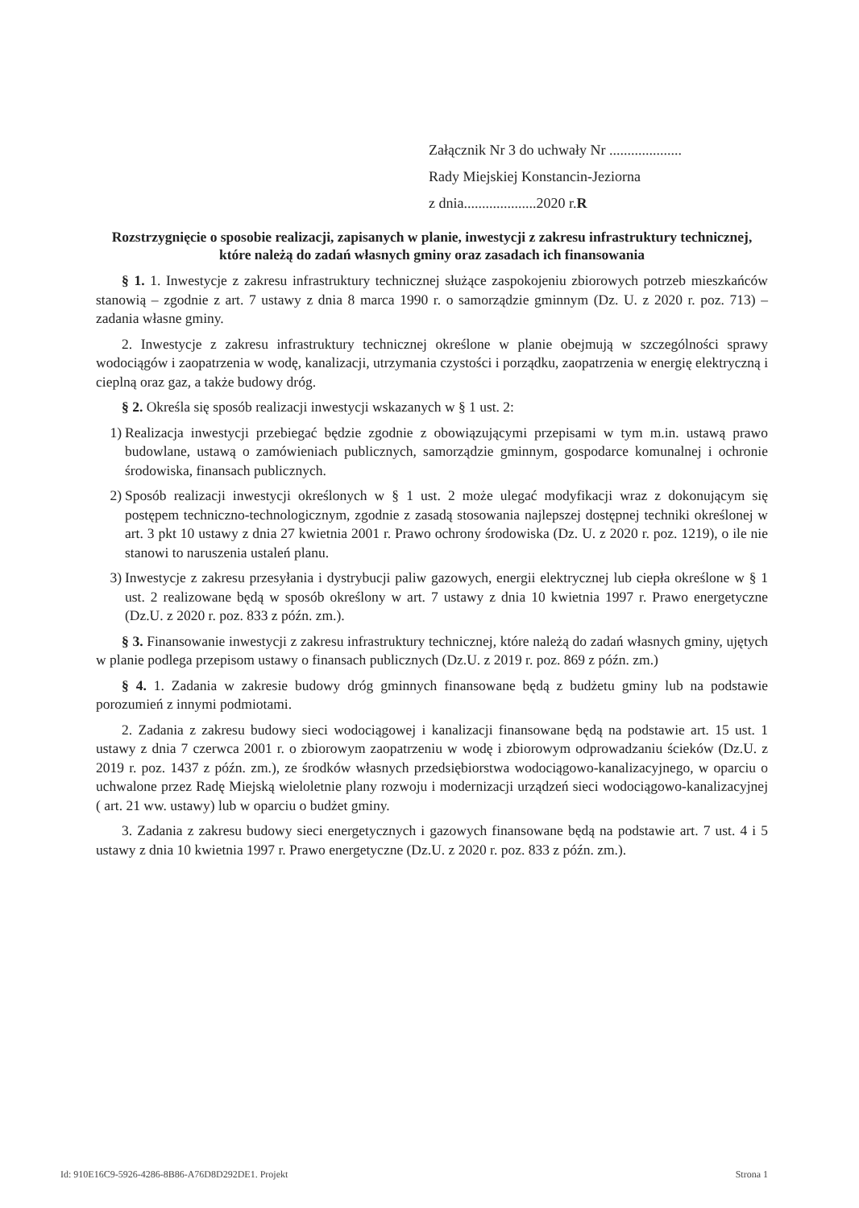Załącznik Nr 3 do uchwały Nr ....................
Rady Miejskiej Konstancin-Jeziorna
z dnia....................2020 r.R
Rozstrzygnięcie o sposobie realizacji, zapisanych w planie, inwestycji z zakresu infrastruktury technicznej, które należą do zadań własnych gminy oraz zasadach ich finansowania
§ 1. 1. Inwestycje z zakresu infrastruktury technicznej służące zaspokojeniu zbiorowych potrzeb mieszkańców stanowią – zgodnie z art. 7 ustawy z dnia 8 marca 1990 r. o samorządzie gminnym (Dz. U. z 2020 r. poz. 713) – zadania własne gminy.
2. Inwestycje z zakresu infrastruktury technicznej określone w planie obejmują w szczególności sprawy wodociągów i zaopatrzenia w wodę, kanalizacji, utrzymania czystości i porządku, zaopatrzenia w energię elektryczną i cieplną oraz gaz, a także budowy dróg.
§ 2. Określa się sposób realizacji inwestycji wskazanych w § 1 ust. 2:
1) Realizacja inwestycji przebiegać będzie zgodnie z obowiązującymi przepisami w tym m.in. ustawą prawo budowlane, ustawą o zamówieniach publicznych, samorządzie gminnym, gospodarce komunalnej i ochronie środowiska, finansach publicznych.
2) Sposób realizacji inwestycji określonych w § 1 ust. 2 może ulegać modyfikacji wraz z dokonującym się postępem techniczno-technologicznym, zgodnie z zasadą stosowania najlepszej dostępnej techniki określonej w art. 3 pkt 10 ustawy z dnia 27 kwietnia 2001 r. Prawo ochrony środowiska (Dz. U. z 2020 r. poz. 1219), o ile nie stanowi to naruszenia ustaleń planu.
3) Inwestycje z zakresu przesyłania i dystrybucji paliw gazowych, energii elektrycznej lub ciepła określone w § 1 ust. 2 realizowane będą w sposób określony w art. 7 ustawy z dnia 10 kwietnia 1997 r. Prawo energetyczne (Dz.U. z 2020 r. poz. 833 z późn. zm.).
§ 3. Finansowanie inwestycji z zakresu infrastruktury technicznej, które należą do zadań własnych gminy, ujętych w planie podlega przepisom ustawy o finansach publicznych (Dz.U. z 2019 r. poz. 869 z późn. zm.)
§ 4. 1. Zadania w zakresie budowy dróg gminnych finansowane będą z budżetu gminy lub na podstawie porozumień z innymi podmiotami.
2. Zadania z zakresu budowy sieci wodociągowej i kanalizacji finansowane będą na podstawie art. 15 ust. 1 ustawy z dnia 7 czerwca 2001 r. o zbiorowym zaopatrzeniu w wodę i zbiorowym odprowadzaniu ścieków (Dz.U. z 2019 r. poz. 1437 z późn. zm.), ze środków własnych przedsiębiorstwa wodociągowo-kanalizacyjnego, w oparciu o uchwalone przez Radę Miejską wieloletnie plany rozwoju i modernizacji urządzeń sieci wodociągowo-kanalizacyjnej ( art. 21 ww. ustawy) lub w oparciu o budżet gminy.
3. Zadania z zakresu budowy sieci energetycznych i gazowych finansowane będą na podstawie art. 7 ust. 4 i 5 ustawy z dnia 10 kwietnia 1997 r. Prawo energetyczne (Dz.U. z 2020 r. poz. 833 z późn. zm.).
Id: 910E16C9-5926-4286-8B86-A76D8D292DE1. Projekt Strona 1